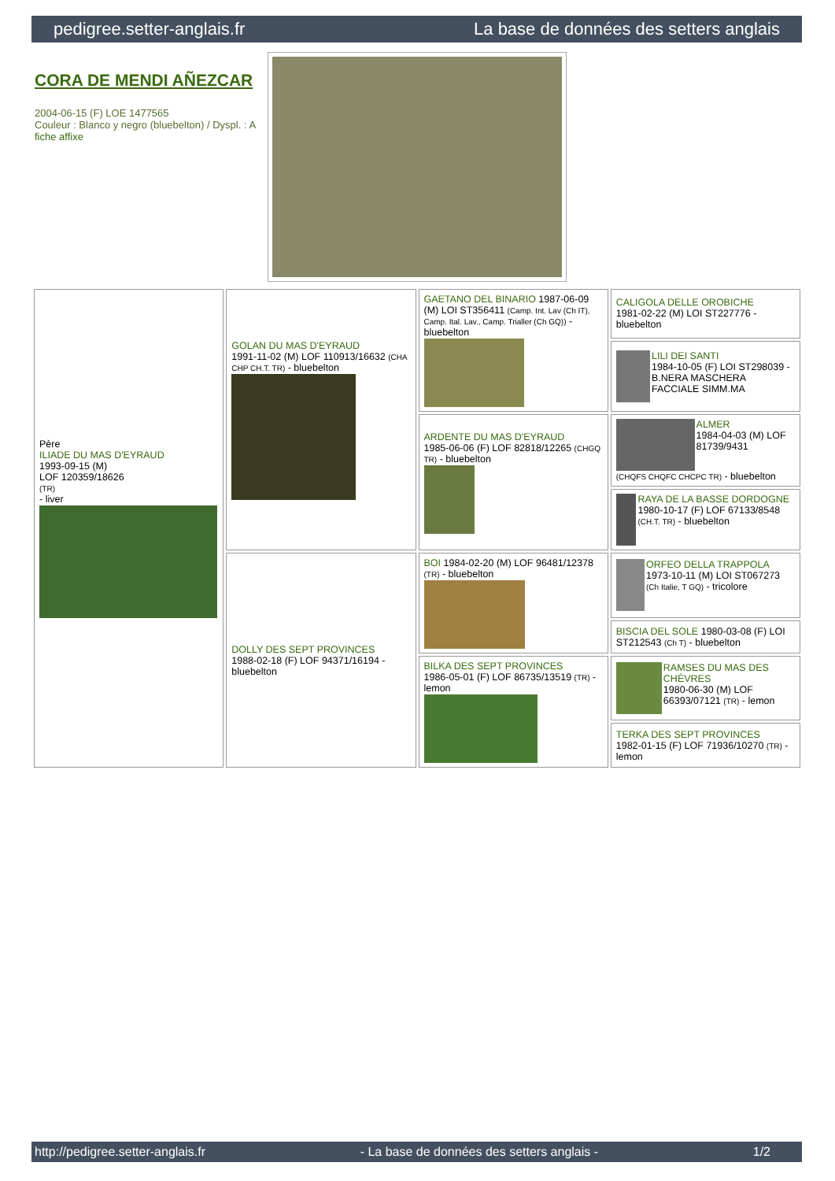pedigree.setter-anglais.fr La base de données des setters anglais
CORA DE MENDI AÑEZCAR
2004-06-15 (F) LOE 1477565
Couleur : Blanco y negro (bluebelton) / Dyspl. : A
fiche affixe
| Père ILIADE DU MAS D'EYRAUD 1993-09-15 (M) LOF 120359/18626 (TR) - liver | GOLAN DU MAS D'EYRAUD 1991-11-02 (M) LOF 110913/16632 (CHA CHP CH.T. TR) - bluebelton | GAETANO DEL BINARIO 1987-06-09 (M) LOI ST356411 (Camp. Int. Lav (Ch IT), Camp. Ital. Lav., Camp. Trialler (Ch GQ)) - bluebelton | CALIGOLA DELLE OROBICHE 1981-02-22 (M) LOI ST227776 - bluebelton |
| | | | LILI DEI SANTI 1984-10-05 (F) LOI ST298039 - B.NERA MASCHERA FACCIALE SIMM.MA |
| | | ARDENTE DU MAS D'EYRAUD 1985-06-06 (F) LOF 82818/12265 (CHGQ TR) - bluebelton | ALMER 1984-04-03 (M) LOF 81739/9431 (CHQFS CHQFC CHCPC TR) - bluebelton |
| | | | RAYA DE LA BASSE DORDOGNE 1980-10-17 (F) LOF 67133/8548 (CH.T. TR) - bluebelton |
| | DOLLY DES SEPT PROVINCES 1988-02-18 (F) LOF 94371/16194 - bluebelton | BOI 1984-02-20 (M) LOF 96481/12378 (TR) - bluebelton | ORFEO DELLA TRAPPOLA 1973-10-11 (M) LOI ST067273 (Ch Italie, T GQ) - tricolore |
| | | | BISCIA DEL SOLE 1980-03-08 (F) LOI ST212543 (Ch T) - bluebelton |
| | | BILKA DES SEPT PROVINCES 1986-05-01 (F) LOF 86735/13519 (TR) - lemon | RAMSES DU MAS DES CHÈVRES 1980-06-30 (M) LOF 66393/07121 (TR) - lemon |
| | | | TERKA DES SEPT PROVINCES 1982-01-15 (F) LOF 71936/10270 (TR) - lemon |
http://pedigree.setter-anglais.fr - La base de données des setters anglais - 1/2